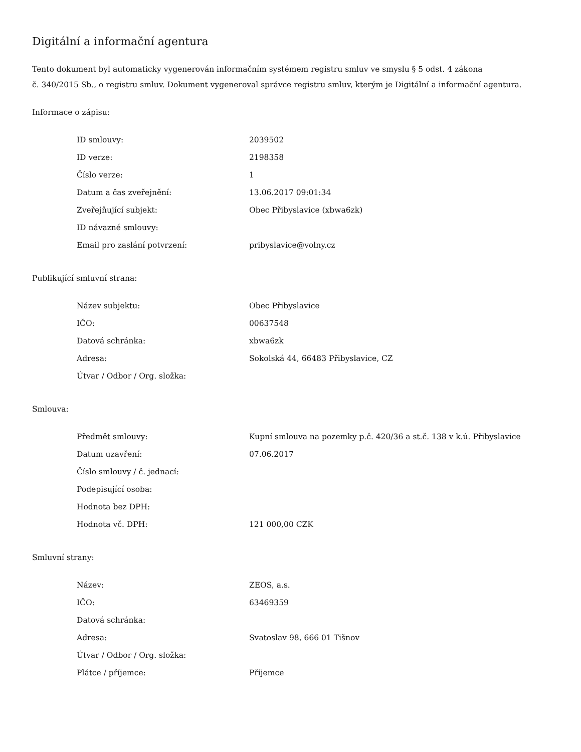Digitální a informační agentura
Tento dokument byl automaticky vygenerován informačním systémem registru smluv ve smyslu § 5 odst. 4 zákona
č. 340/2015 Sb., o registru smluv. Dokument vygeneroval správce registru smluv, kterým je Digitální a informační agentura.
Informace o zápisu:
| ID smlouvy: | 2039502 |
| ID verze: | 2198358 |
| Číslo verze: | 1 |
| Datum a čas zveřejnění: | 13.06.2017 09:01:34 |
| Zveřejňující subjekt: | Obec Přibyslavice (xbwa6zk) |
| ID návazné smlouvy: | |
| Email pro zaslání potvrzení: | pribyslavice@volny.cz |
Publikující smluvní strana:
| Název subjektu: | Obec Přibyslavice |
| IČO: | 00637548 |
| Datová schránka: | xbwa6zk |
| Adresa: | Sokolská 44, 66483 Přibyslavice, CZ |
| Útvar / Odbor / Org. složka: | |
Smlouva:
| Předmět smlouvy: | Kupní smlouva na pozemky p.č. 420/36 a st.č. 138 v k.ú. Přibyslavice |
| Datum uzavření: | 07.06.2017 |
| Číslo smlouvy / č. jednací: | |
| Podepisující osoba: | |
| Hodnota bez DPH: | |
| Hodnota vč. DPH: | 121 000,00 CZK |
Smluvní strany:
| Název: | ZEOS, a.s. |
| IČO: | 63469359 |
| Datová schránka: | |
| Adresa: | Svatoslav 98, 666 01 Tišnov |
| Útvar / Odbor / Org. složka: | |
| Plátce / příjemce: | Příjemce |